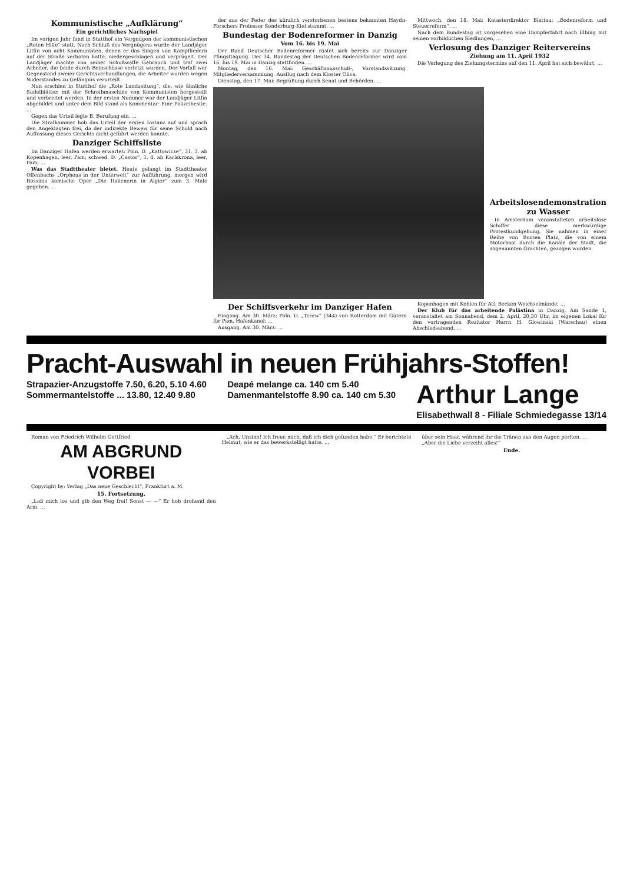Kommunistische „Aufklärung“
Ein gerichtliches Nachspiel
Im vorigen Jahr fand in Stutthof ein Vergnügen der kommunistischen „Roten Hilfe“ statt. Nach Schluß des Vergnügens wurde der Landjäger Litfin von acht Kommunisten, denen er das Singen von Kampfliedern auf der Straße verboten hatte, niedergeschlagen und verprügelt. Der Landjäger machte von seiner Schußwaffe Gebrauch und traf zwei Arbeiter, die beide durch Beinschüsse verletzt wurden. Der Vorfall war Gegenstand zweier Gerichtsverhandlungen, die Arbeiter wurden wegen Widerstandes zu Gefängnis verurteilt.
Nun erschien in Stutthof die „Rote Landzeitung“, die, wie ähnliche Sudelblätter, mit der Schreibmaschine von Kommunisten hergestellt und verbreitet werden. In der ersten Nummer war der Landjäger Litfin abgebildet und unter dem Bild stand als Kommentar: Eine Polizeibestie. ...
Gegen das Urteil legte B. Berufung ein. ...
Die Strafkammer hob das Urteil der ersten Instanz auf und sprach den Angeklagten frei, da der indirekte Beweis für seine Schuld nach Auffassung dieses Gerichts nicht geführt werden konnte.
Danziger Schiffsliste
Im Danziger Hafen werden erwartet: Poln. D. „Kattowicze“, 31. 3. ab Kopenhagen, leer, Pam; schwed. D. „Castor“, 1. 4. ab Karlskrona, leer, Pam; ...
Was das Stadttheater bietet. Heute gelangt im Stadttheater Offenbachs „Orpheus in der Unterwelt“ zur Aufführung, morgen wird Rossinis komische Oper „Die Italienerin in Algier“ zum 3. Male gegeben. ...
der aus der Feder des kürzlich verstorbenen bestens bekannten Haydn-Forschers Professor Sonderburg-Kiel stammt. ...
Bundestag der Bodenreformer in Danzig
Vom 16. bis 19. Mai
Der Bund Deutscher Bodenreformer rüstet sich bereits zur Danziger Pfingsttagung. Der 34. Bundestag der Deutschen Bodenreformer wird vom 16. bis 19. Mai in Danzig stattfinden. ...
Montag, den 16. Mai: Geschäftsausschuß-, Vorstandssitzung. Mitgliederversammlung. Ausflug nach dem Kloster Oliva.
Dienstag, den 17. Mai: Begrüßung durch Senat und Behörden. ...
Mittwoch, den 18. Mai: Katasterdirektor Blattau: „Bodenreform und Steuerreform“. ...
Nach dem Bundestag ist vorgesehen eine Dampferfahrt nach Elbing mit seinen vorbildlichen Siedlungen, ...
Verlosung des Danziger Reitervereins
Ziehung am 11. April 1932
Die Verlegung des Ziehungstermins auf den 11. April hat sich bewährt, ...
Arbeitslosendemonstration zu Wasser
In Amsterdam veranstalteten arbeitslose Schiffer diese merkwürdige Protestkundgebung. Sie nahmen in einer Reihe von Booten Platz, die von einem Motorboot durch die Kanäle der Stadt, die sogenannten Grachten, gezogen wurden.
Der Schiffsverkehr im Danziger Hafen
Eingang. Am 30. März: Poln. D. „Tczew“ (344) von Rotterdam mit Gütern für Pam, Hafenkanal; ...
Ausgang. Am 30. März: ...
Kopenhagen mit Kohlen für Atl. Becken Weichselmünde; ...
Der Klub für das arbeitende Palästina in Danzig, Am Sande 1, veranstaltet am Sonnabend, dem 2. April, 20,30 Uhr, im eigenen Lokal für den vortragenden Rezitator Herrn H. Glowinski (Warschau) einen Abschiedsabend. ...
Pracht-Auswahl in neuen Frühjahrs-Stoffen!
Strapazier-Anzugstoffe 7.50, 6.20, 5.10 4.60
Sommermantelstoffe ... 13.80, 12.40 9.80
Deapé melange ca. 140 cm 5.40
Damenmantelstoffe 8.90 ca. 140 cm 5.30
Arthur Lange
Elisabethwall 8 - Filiale Schmiedegasse 13/14
Roman von Friedrich Wilhelm Gottfried
AM ABGRUND VORBEI
Copyright by: Verlag „Das neue Geschlecht“, Frankfurt a. M.
15. Fortsetzung.
„Laß mich los und gib den Weg frei! Sonst — —“ Er hob drohend den Arm. ...
„Ach, Unsinn! Ich freue mich, daß ich dich gefunden habe.“ Er berichtete Helmut, wie er das bewerkstelligt hatte. ...
über sein Haar, während ihr die Tränen aus den Augen perlten. ...
„Aber die Liebe verzeiht alles!“
Ende.